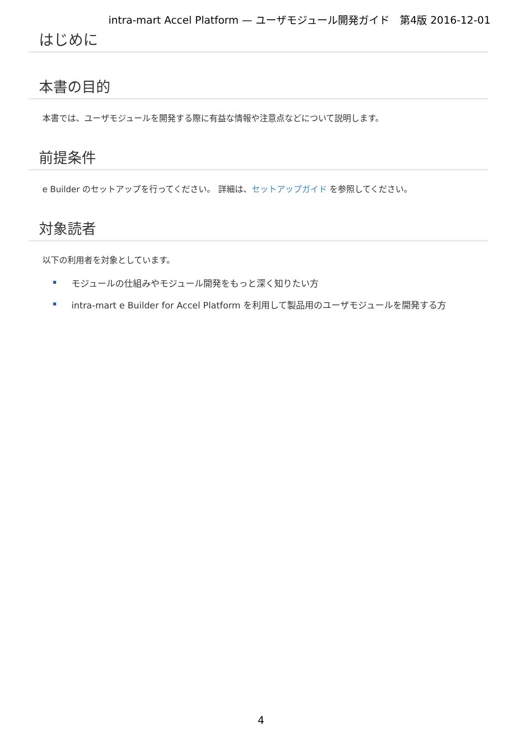intra-mart Accel Platform — ユーザモジュール開発ガイド　第4版 2016-12-01
はじめに
本書の目的
本書では、ユーザモジュールを開発する際に有益な情報や注意点などについて説明します。
前提条件
e Builder のセットアップを行ってください。 詳細は、セットアップガイド を参照してください。
対象読者
以下の利用者を対象としています。
モジュールの仕組みやモジュール開発をもっと深く知りたい方
intra-mart e Builder for Accel Platform を利用して製品用のユーザモジュールを開発する方
4